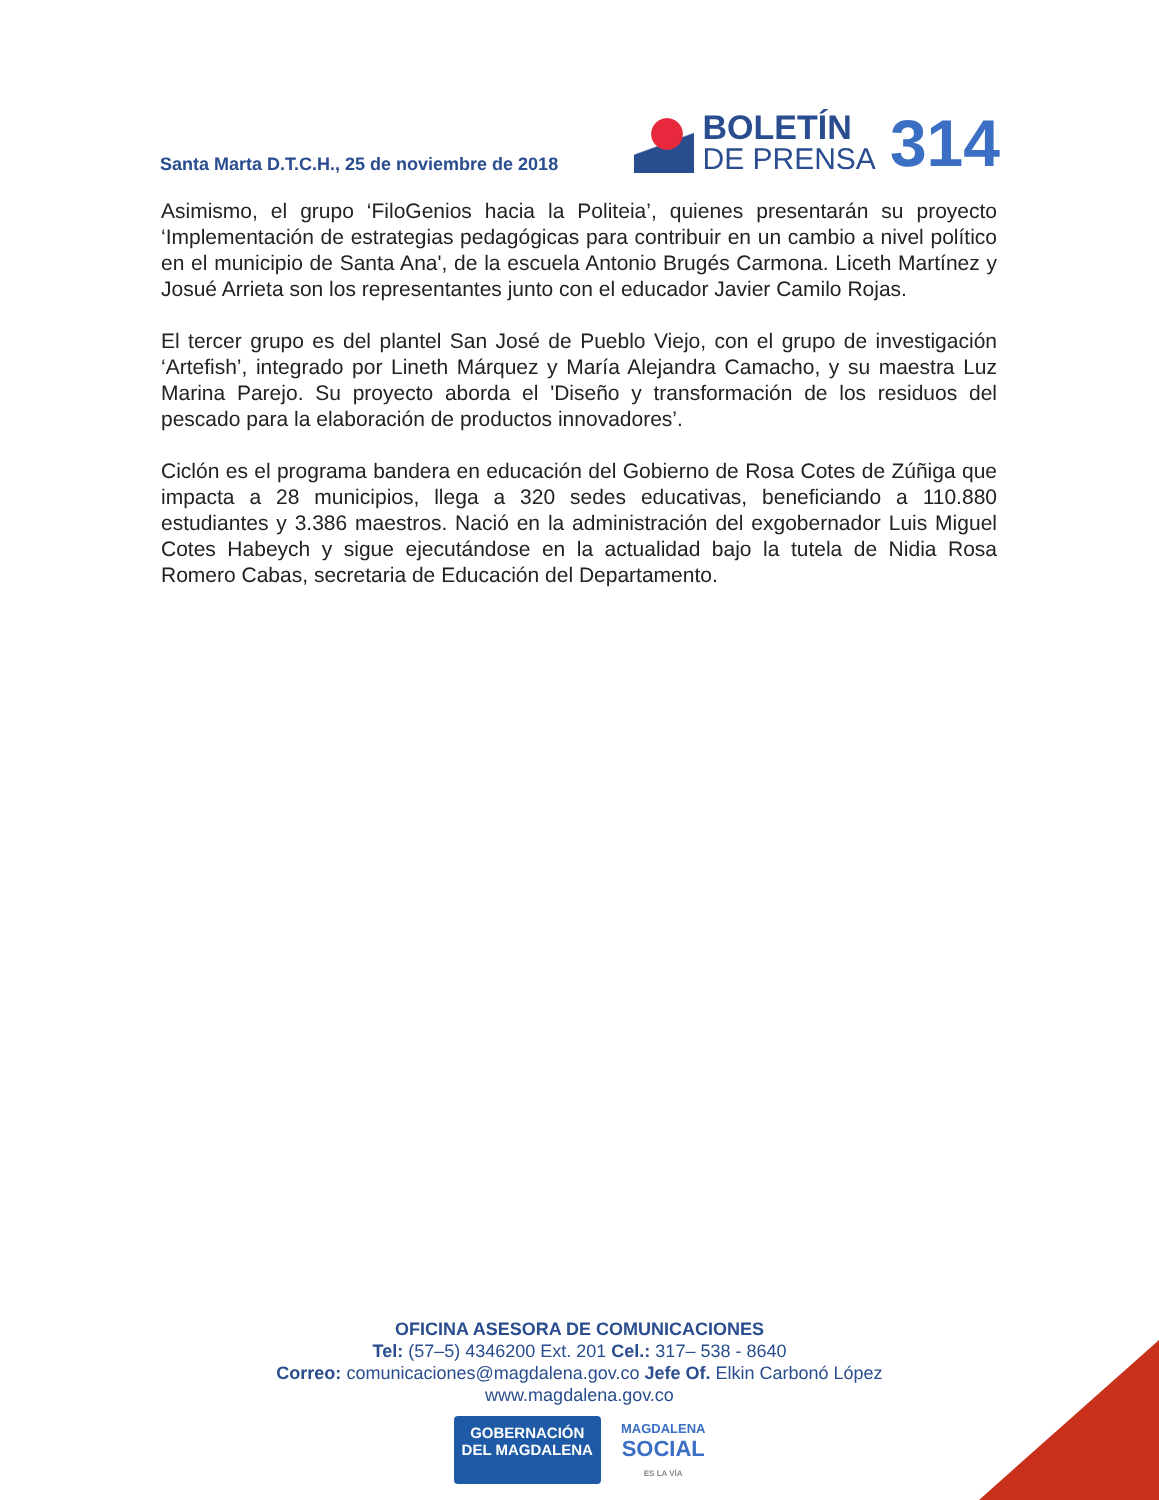Santa Marta D.T.C.H., 25 de noviembre de 2018
BOLETÍN
DE PRENSA
314
Asimismo, el grupo ‘FiloGenios hacia la Politeia’, quienes presentarán su proyecto ‘Implementación de estrategias pedagógicas para contribuir en un cambio a nivel político en el municipio de Santa Ana', de la escuela Antonio Brugés Carmona. Liceth Martínez y Josué Arrieta son los representantes junto con el educador Javier Camilo Rojas.
El tercer grupo es del plantel San José de Pueblo Viejo, con el grupo de investigación ‘Artefish’, integrado por Lineth Márquez y María Alejandra Camacho, y su maestra Luz Marina Parejo. Su proyecto aborda el 'Diseño y transformación de los residuos del pescado para la elaboración de productos innovadores’.
Ciclón es el programa bandera en educación del Gobierno de Rosa Cotes de Zúñiga que impacta a 28 municipios, llega a 320 sedes educativas, beneficiando a 110.880 estudiantes y 3.386 maestros. Nació en la administración del exgobernador Luis Miguel Cotes Habeych y sigue ejecutándose en la actualidad bajo la tutela de Nidia Rosa Romero Cabas, secretaria de Educación del Departamento.
OFICINA ASESORA DE COMUNICACIONES
Tel: (57–5) 4346200 Ext. 201 Cel.: 317– 538 - 8640
Correo: comunicaciones@magdalena.gov.co Jefe Of. Elkin Carbonó López
www.magdalena.gov.co
GOBERNACIÓN
DEL MAGDALENA
MAGDALENA
SOCIAL
ES LA VÍA